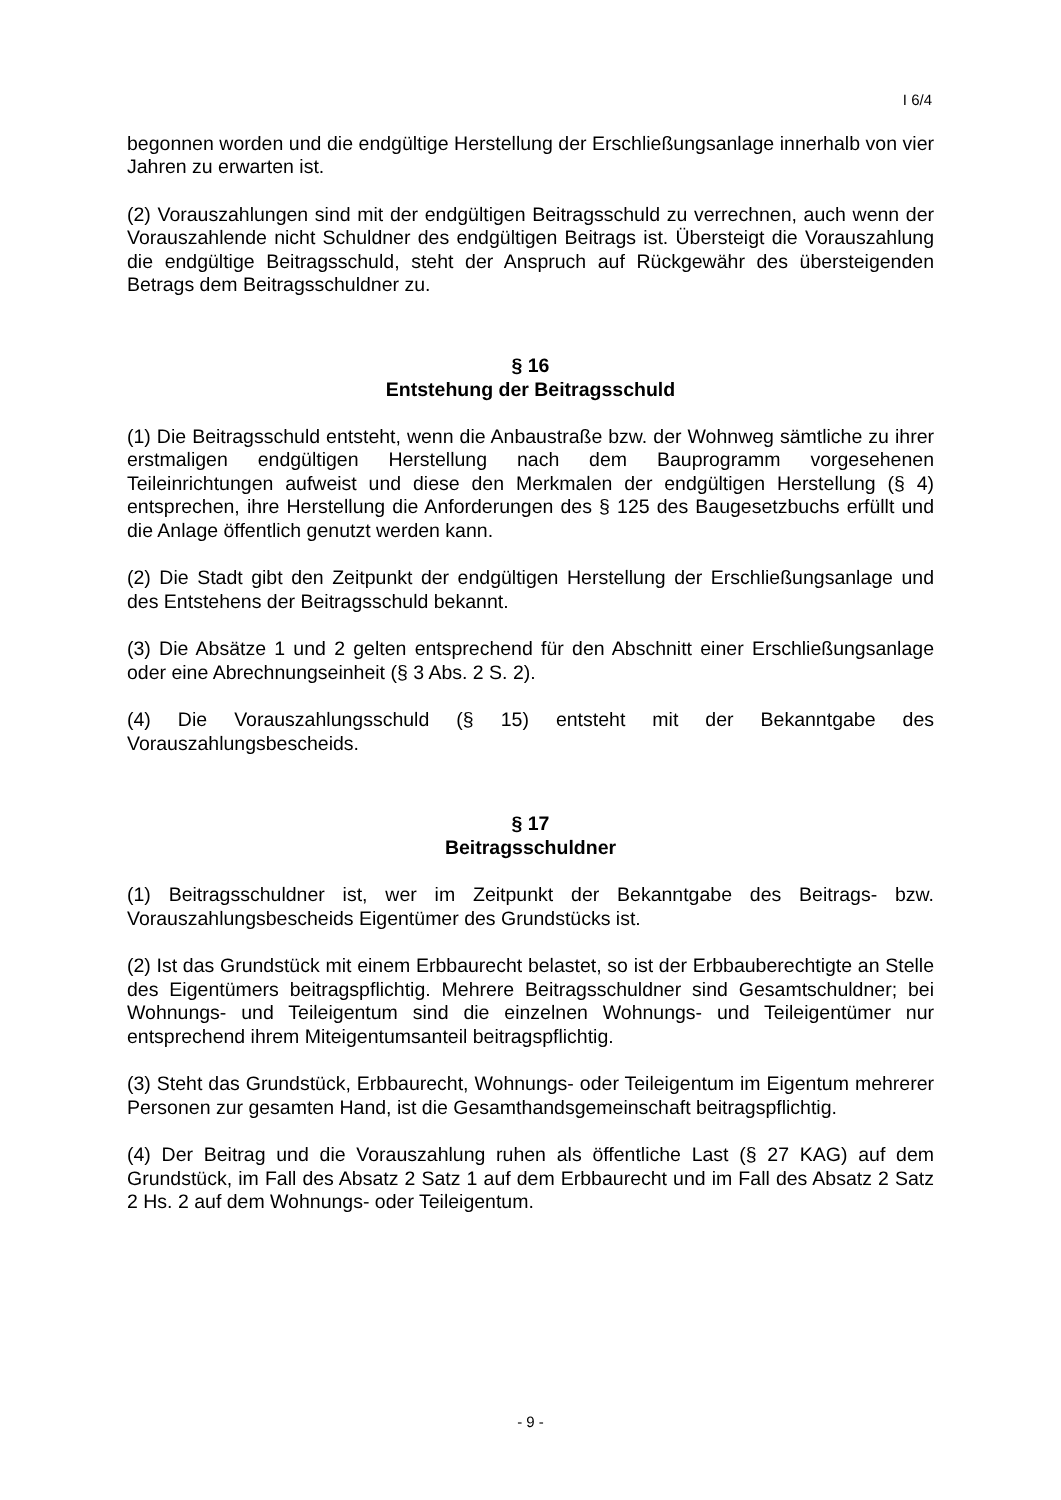I 6/4
begonnen worden und die endgültige Herstellung der Erschließungsanlage innerhalb von vier Jahren zu erwarten ist.
(2) Vorauszahlungen sind mit der endgültigen Beitragsschuld zu verrechnen, auch wenn der Vorauszahlende nicht Schuldner des endgültigen Beitrags ist. Übersteigt die Vorauszahlung die endgültige Beitragsschuld, steht der Anspruch auf Rückgewähr des übersteigenden Betrags dem Beitragsschuldner zu.
§ 16
Entstehung der Beitragsschuld
(1) Die Beitragsschuld entsteht, wenn die Anbaustraße bzw. der Wohnweg sämtliche zu ihrer erstmaligen endgültigen Herstellung nach dem Bauprogramm vorgesehenen Teileinrichtungen aufweist und diese den Merkmalen der endgültigen Herstellung (§ 4) entsprechen, ihre Herstellung die Anforderungen des § 125 des Baugesetzbuchs erfüllt und die Anlage öffentlich genutzt werden kann.
(2) Die Stadt gibt den Zeitpunkt der endgültigen Herstellung der Erschließungsanlage und des Entstehens der Beitragsschuld bekannt.
(3) Die Absätze 1 und 2 gelten entsprechend für den Abschnitt einer Erschließungsanlage oder eine Abrechnungseinheit (§ 3 Abs. 2 S. 2).
(4) Die Vorauszahlungsschuld (§ 15) entsteht mit der Bekanntgabe des Vorauszahlungsbescheids.
§ 17
Beitragsschuldner
(1) Beitragsschuldner ist, wer im Zeitpunkt der Bekanntgabe des Beitrags- bzw. Vorauszahlungsbescheids Eigentümer des Grundstücks ist.
(2) Ist das Grundstück mit einem Erbbaurecht belastet, so ist der Erbbauberechtigte an Stelle des Eigentümers beitragspflichtig. Mehrere Beitragsschuldner sind Gesamtschuldner; bei Wohnungs- und Teileigentum sind die einzelnen Wohnungs- und Teileigentümer nur entsprechend ihrem Miteigentumsanteil beitragspflichtig.
(3) Steht das Grundstück, Erbbaurecht, Wohnungs- oder Teileigentum im Eigentum mehrerer Personen zur gesamten Hand, ist die Gesamthandsgemeinschaft beitragspflichtig.
(4) Der Beitrag und die Vorauszahlung ruhen als öffentliche Last (§ 27 KAG) auf dem Grundstück, im Fall des Absatz 2 Satz 1 auf dem Erbbaurecht und im Fall des Absatz 2 Satz 2 Hs. 2 auf dem Wohnungs- oder Teileigentum.
- 9 -